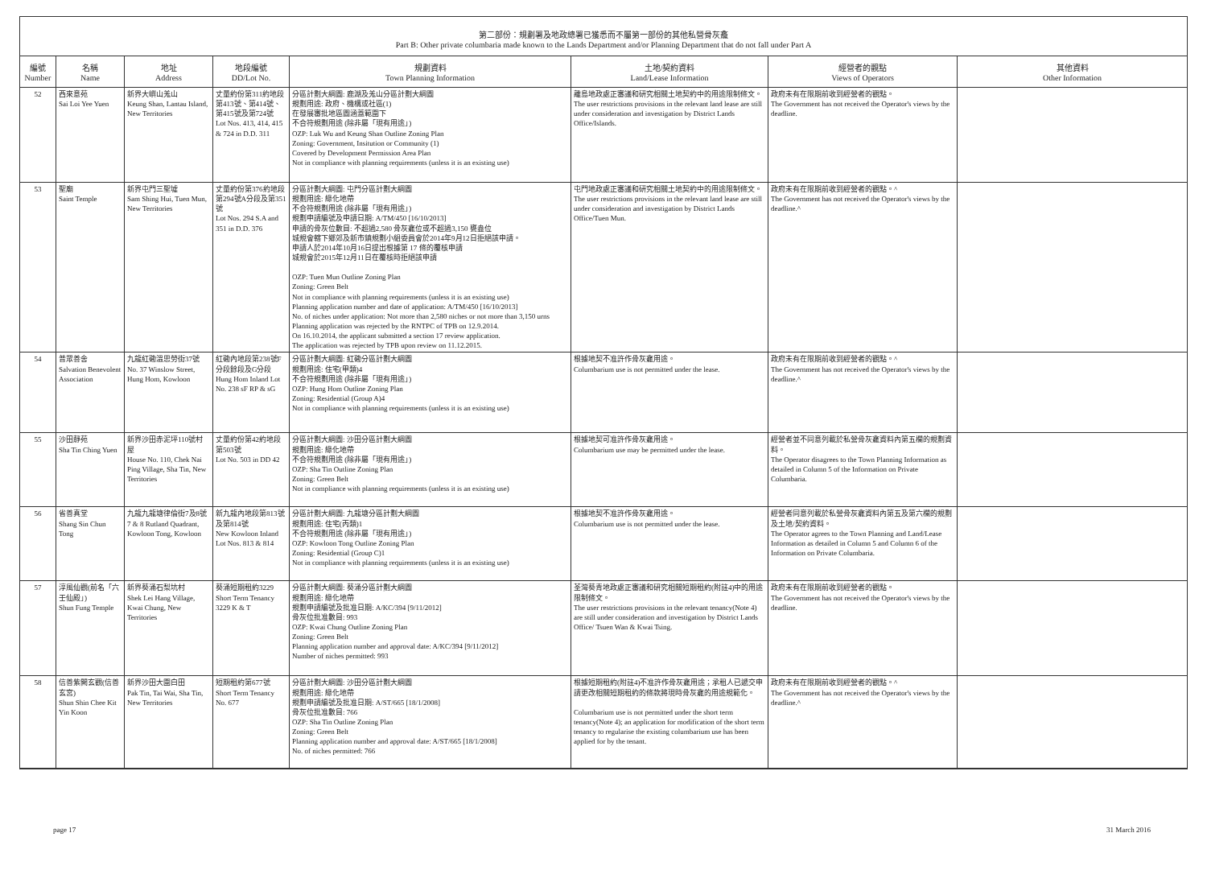第二部份：規劃署及地政總署已獲悉而不屬第一部份的其他私營骨灰龕
Part B: Other private columbaria made known to the Lands Department and/or Planning Department that do not fall under Part A
| 編號 Number | 名稱 Name | 地址 Address | 地段編號 DD/Lot No. | 規劃資料 Town Planning Information | 土地/契約資料 Land/Lease Information | 經營者的觀點 Views of Operators | 其他資料 Other Information |
| --- | --- | --- | --- | --- | --- | --- | --- |
| 52 | 西來意苑 Sai Loi Yee Yuen | 新界大嶼山羗山 Keung Shan, Lantau Island, New Territories | 丈量約份第311約地段第413號、第414號、第415號及第724號 Lot Nos. 413, 414, 415 & 724 in D.D. 311 | 分區計劃大綱圖: 鹿湖及羗山分區計劃大綱圖 規劃用途: 政府、機構或社區(1) 在發展審批地區圖涵蓋範圍下 不合符規劃用途 (除非屬「現有用途」) OZP: Luk Wu and Keung Shan Outline Zoning Plan Zoning: Government, Insitution or Community (1) Covered by Development Permission Area Plan Not in compliance with planning requirements (unless it is an existing use) | 離島地政處正審議和研究相關土地契約中的用途限制條文。 The user restrictions provisions in the relevant land lease are still under consideration and investigation by District Lands Office/Islands. | 政府未有在限期前收到經營者的觀點。 The Government has not received the Operator's views by the deadline. | |
| 53 | 聖廟 Saint Temple | 新界屯門三聖墟 Sam Shing Hui, Tuen Mun, New Territories | 丈量約份第376約地段第294號A分段及第351號 Lot Nos. 294 S.A and 351 in D.D. 376 | 分區計劃大綱圖: 屯門分區計劃大綱圖 規劃用途: 綠化地帶 不合符規劃用途 (除非屬「現有用途」) 規劃申請編號及申請日期: A/TM/450 [16/10/2013] 申請的骨灰位數目: 不超過2,580 骨灰龕位或不超過3,150 甕盎位 城規會轄下鄉郊及新市鎮規劃小組委員會於2014年9月12日拒絕該申請。 申請人於2014年10月16日提出根據第 17 條的覆核申請 城規會於2015年12月11日在覆核時拒絕該申請 OZP: Tuen Mun Outline Zoning Plan Zoning: Green Belt Not in compliance with planning requirements (unless it is an existing use) Planning application number and date of application: A/TM/450 [16/10/2013] No. of niches under application: Not more than 2,580 niches or not more than 3,150 urns Planning application was rejected by the RNTPC of TPB on 12.9.2014. On 16.10.2014, the applicant submitted a section 17 review application. The application was rejected by TPB upon review on 11.12.2015. | 屯門地政處正審議和研究相關土地契約中的用途限制條文。 The user restrictions provisions in the relevant land lease are still under consideration and investigation by District Lands Office/Tuen Mun. | 政府未有在限期前收到經營者的觀點。^ The Government has not received the Operator's views by the deadline.^ | |
| 54 | 普眾善舍 Salvation Benevolent Association | 九龍紅磡溫思勞街37號 No. 37 Winslow Street, Hung Hom, Kowloon | 紅磡內地段第238號F分段餘段及G分段 Hung Hom Inland Lot No. 238 sF RP & sG | 分區計劃大綱圖: 紅磡分區計劃大綱圖 規劃用途: 住宅(甲類)4 不合符規劃用途 (除非屬「現有用途」) OZP: Hung Hom Outline Zoning Plan Zoning: Residential (Group A)4 Not in compliance with planning requirements (unless it is an existing use) | 根據地契不准許作骨灰龕用途。 Columbarium use is not permitted under the lease. | 政府未有在限期前收到經營者的觀點。^ The Government has not received the Operator's views by the deadline.^ | |
| 55 | 沙田靜苑 Sha Tin Ching Yuen | 新界沙田赤泥坪110號村屋 House No. 110, Chek Nai Ping Village, Sha Tin, New Territories | 丈量約份第42約地段第503號 Lot No. 503 in DD 42 | 分區計劃大綱圖: 沙田分區計劃大綱圖 規劃用途: 綠化地帶 不合符規劃用途 (除非屬「現有用途」) OZP: Sha Tin Outline Zoning Plan Zoning: Green Belt Not in compliance with planning requirements (unless it is an existing use) | 根據地契可准許作骨灰龕用途。 Columbarium use may be permitted under the lease. | 經營者並不同意列載於私營骨灰龕資料內第五欄的規劃資料。 The Operator disagrees to the Town Planning Information as detailed in Column 5 of the Information on Private Columbaria. | |
| 56 | 省善真堂 Shang Sin Chun Tong | 九龍九龍塘律倫街7及8號 7 & 8 Rutland Quadrant, Kowloon Tong, Kowloon | 新九龍內地段第813號及第814號 New Kowloon Inland Lot Nos. 813 & 814 | 分區計劃大綱圖: 九龍塘分區計劃大綱圖 規劃用途: 住宅(丙類)1 不合符規劃用途 (除非屬「現有用途」) OZP: Kowloon Tong Outline Zoning Plan Zoning: Residential (Group C)1 Not in compliance with planning requirements (unless it is an existing use) | 根據地契不准許作骨灰龕用途。 Columbarium use is not permitted under the lease. | 經營者同意列載於私營骨灰龕資料內第五及第六欄的規劃及土地/契約資料。 The Operator agrees to the Town Planning and Land/Lease Information as detailed in Column 5 and Column 6 of the Information on Private Columbaria. | |
| 57 | 淳風仙觀(前名「六壬仙殿」) Shun Fung Temple | 新界葵涌石梨坑村 Shek Lei Hang Village, Kwai Chung, New Territories | 葵涌短期租約3229 Short Term Tenancy 3229 K & T | 分區計劃大綱圖: 葵涌分區計劃大綱圖 規劃用途: 綠化地帶 規劃申請編號及批准日期: A/KC/394 [9/11/2012] 骨灰位批准數目: 993 OZP: Kwai Chung Outline Zoning Plan Zoning: Green Belt Planning application number and approval date: A/KC/394 [9/11/2012] Number of niches permitted: 993 | 荃灣葵青地政處正審議和研究相關短期租約(附註4)中的用途限制條文。 The user restrictions provisions in the relevant tenancy(Note 4) are still under consideration and investigation by District Lands Office/ Tsuen Wan & Kwai Tsing. | 政府未有在限期前收到經營者的觀點。 The Government has not received the Operator's views by the deadline. | |
| 58 | 信善紫闕玄觀(信善玄宮) Shun Shin Chee Kit Yin Koon | 新界沙田大圍白田 Pak Tin, Tai Wai, Sha Tin, New Territories | 短期租約第677號 Short Term Tenancy No. 677 | 分區計劃大綱圖: 沙田分區計劃大綱圖 規劃用途: 綠化地帶 規劃申請編號及批准日期: A/ST/665 [18/1/2008] 骨灰位批准數目: 766 OZP: Sha Tin Outline Zoning Plan Zoning: Green Belt Planning application number and approval date: A/ST/665 [18/1/2008] No. of niches permitted: 766 | 根據短期租約(附註4)不准許作骨灰龕用途；承租人已遞交申請更改相關短期租約的條款將現時骨灰龕的用途規範化。 Columbarium use is not permitted under the short term tenancy(Note 4); an application for modification of the short term tenancy to regularise the existing columbarium use has been applied for by the tenant. | 政府未有在限期前收到經營者的觀點。^ The Government has not received the Operator's views by the deadline.^ | |
page 17 31 March 2016